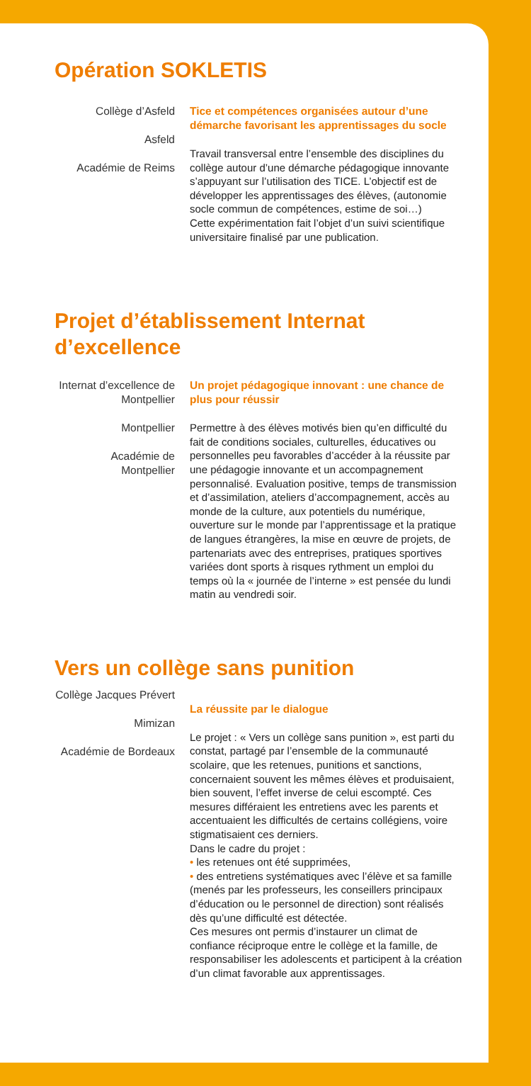Opération SOKLETIS
Collège d’Asfeld
Asfeld
Académie de Reims
Tice et compétences organisées autour d’une démarche favorisant les apprentissages du socle
Travail transversal entre l’ensemble des disciplines du collège autour d’une démarche pédagogique innovante s’appuyant sur l’utilisation des TICE. L’objectif est de développer les apprentissages des élèves, (autonomie socle commun de compétences, estime de soi…)
Cette expérimentation fait l’objet d’un suivi scientifique universitaire finalisé par une publication.
Projet d’établissement Internat d’excellence
Internat d’excellence de Montpellier
Montpellier
Académie de Montpellier
Un projet pédagogique innovant : une chance de plus pour réussir
Permettre à des élèves motivés bien qu’en difficulté du fait de conditions sociales, culturelles, éducatives ou personnelles peu favorables d’accéder à la réussite par une pédagogie innovante et un accompagnement personnalisé. Evaluation positive, temps de transmission et d’assimilation, ateliers d’accompagnement, accès au monde de la culture, aux potentiels du numérique, ouverture sur le monde par l’apprentissage et la pratique de langues étrangères, la mise en œuvre de projets, de partenariats avec des entreprises, pratiques sportives variées dont sports à risques rythment un emploi du temps où la « journée de l’interne » est pensée du lundi matin au vendredi soir.
Vers un collège sans punition
Collège Jacques Prévert
Mimizan
Académie de Bordeaux
La réussite par le dialogue
Le projet : « Vers un collège sans punition », est parti du constat, partagé par l’ensemble de la communauté scolaire, que les retenues, punitions et sanctions, concernaient souvent les mêmes élèves et produisaient, bien souvent, l’effet inverse de celui escompté. Ces mesures différaient les entretiens avec les parents et accentuaient les difficultés de certains collégiens, voire stigmatisaient ces derniers.
Dans le cadre du projet :
• les retenues ont été supprimées,
• des entretiens systématiques avec l’élève et sa famille (menés par les professeurs, les conseillers principaux d’éducation ou le personnel de direction) sont réalisés dès qu’une difficulté est détectée.
Ces mesures ont permis d’instaurer un climat de confiance réciproque entre le collège et la famille, de responsabiliser les adolescents et participent à la création d’un climat favorable aux apprentissages.